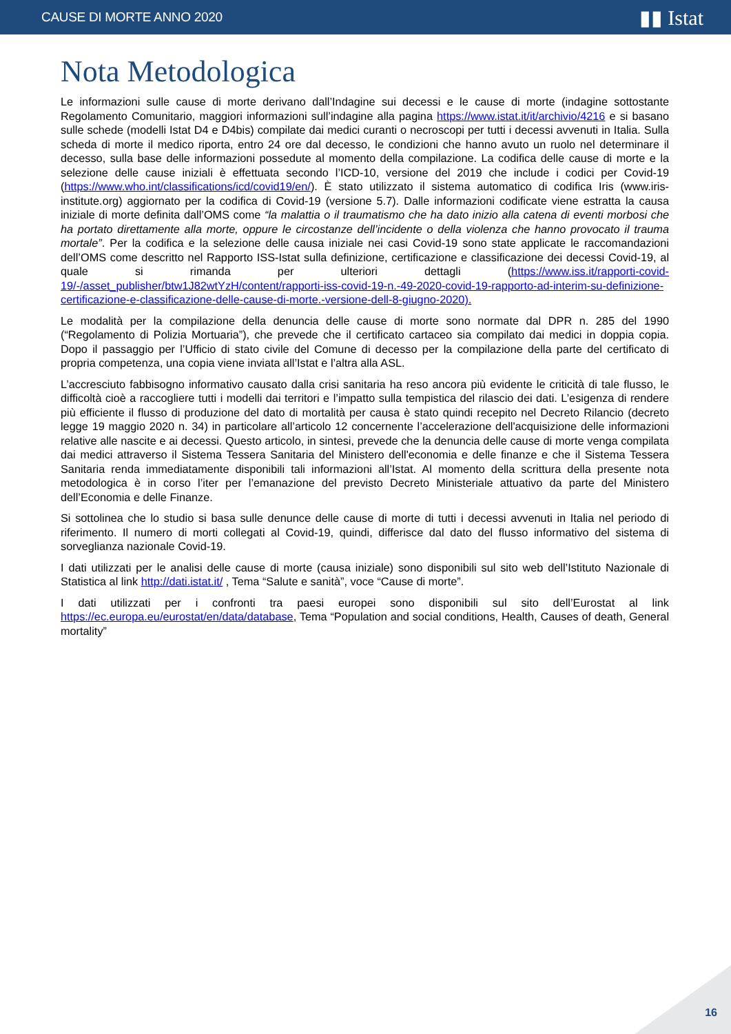CAUSE DI MORTE ANNO 2020 ▮▮ Istat
Nota Metodologica
Le informazioni sulle cause di morte derivano dall’Indagine sui decessi e le cause di morte (indagine sottostante Regolamento Comunitario, maggiori informazioni sull’indagine alla pagina https://www.istat.it/it/archivio/4216 e si basano sulle schede (modelli Istat D4 e D4bis) compilate dai medici curanti o necroscopi per tutti i decessi avvenuti in Italia. Sulla scheda di morte il medico riporta, entro 24 ore dal decesso, le condizioni che hanno avuto un ruolo nel determinare il decesso, sulla base delle informazioni possedute al momento della compilazione. La codifica delle cause di morte e la selezione delle cause iniziali è effettuata secondo l’ICD-10, versione del 2019 che include i codici per Covid-19 (https://www.who.int/classifications/icd/covid19/en/). È stato utilizzato il sistema automatico di codifica Iris (www.iris-institute.org) aggiornato per la codifica di Covid-19 (versione 5.7). Dalle informazioni codificate viene estratta la causa iniziale di morte definita dall’OMS come “la malattia o il traumatismo che ha dato inizio alla catena di eventi morbosi che ha portato direttamente alla morte, oppure le circostanze dell’incidente o della violenza che hanno provocato il trauma mortale”. Per la codifica e la selezione delle causa iniziale nei casi Covid-19 sono state applicate le raccomandazioni dell’OMS come descritto nel Rapporto ISS-Istat sulla definizione, certificazione e classificazione dei decessi Covid-19, al quale si rimanda per ulteriori dettagli (https://www.iss.it/rapporti-covid-19/-/asset_publisher/btw1J82wtYzH/content/rapporti-iss-covid-19-n.-49-2020-covid-19-rapporto-ad-interim-su-definizione-certificazione-e-classificazione-delle-cause-di-morte.-versione-dell-8-giugno-2020).
Le modalità per la compilazione della denuncia delle cause di morte sono normate dal DPR n. 285 del 1990 (“Regolamento di Polizia Mortuaria”), che prevede che il certificato cartaceo sia compilato dai medici in doppia copia. Dopo il passaggio per l’Ufficio di stato civile del Comune di decesso per la compilazione della parte del certificato di propria competenza, una copia viene inviata all’Istat e l’altra alla ASL.
L’accresciuto fabbisogno informativo causato dalla crisi sanitaria ha reso ancora più evidente le criticità di tale flusso, le difficoltà cioè a raccogliere tutti i modelli dai territori e l’impatto sulla tempistica del rilascio dei dati. L’esigenza di rendere più efficiente il flusso di produzione del dato di mortalità per causa è stato quindi recepito nel Decreto Rilancio (decreto legge 19 maggio 2020 n. 34) in particolare all’articolo 12 concernente l’accelerazione dell'acquisizione delle informazioni relative alle nascite e ai decessi. Questo articolo, in sintesi, prevede che la denuncia delle cause di morte venga compilata dai medici attraverso il Sistema Tessera Sanitaria del Ministero dell'economia e delle finanze e che il Sistema Tessera Sanitaria renda immediatamente disponibili tali informazioni all’Istat. Al momento della scrittura della presente nota metodologica è in corso l’iter per l’emanazione del previsto Decreto Ministeriale attuativo da parte del Ministero dell’Economia e delle Finanze.
Si sottolinea che lo studio si basa sulle denunce delle cause di morte di tutti i decessi avvenuti in Italia nel periodo di riferimento. Il numero di morti collegati al Covid-19, quindi, differisce dal dato del flusso informativo del sistema di sorveglianza nazionale Covid-19.
I dati utilizzati per le analisi delle cause di morte (causa iniziale) sono disponibili sul sito web dell’Istituto Nazionale di Statistica al link http://dati.istat.it/ , Tema “Salute e sanità”, voce “Cause di morte”.
I dati utilizzati per i confronti tra paesi europei sono disponibili sul sito dell’Eurostat al link https://ec.europa.eu/eurostat/en/data/database, Tema “Population and social conditions, Health, Causes of death, General mortality”
16